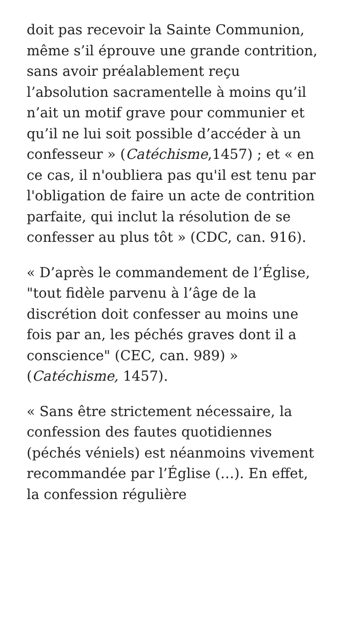doit pas recevoir la Sainte Communion, même s’il éprouve une grande contrition, sans avoir préalablement reçu l’absolution sacramentelle à moins qu’il n’ait un motif grave pour communier et qu’il ne lui soit possible d’accéder à un confesseur » (Catéchisme,1457) ; et « en ce cas, il n'oubliera pas qu'il est tenu par l'obligation de faire un acte de contrition parfaite, qui inclut la résolution de se confesser au plus tôt » (CDC, can. 916).
« D’après le commandement de l’Église, "tout fidèle parvenu à l’âge de la discrétion doit confesser au moins une fois par an, les péchés graves dont il a conscience" (CEC, can. 989) » (Catéchisme, 1457).
« Sans être strictement nécessaire, la confession des fautes quotidiennes (péchés véniels) est néanmoins vivement recommandée par l’Église (…). En effet, la confession régulière